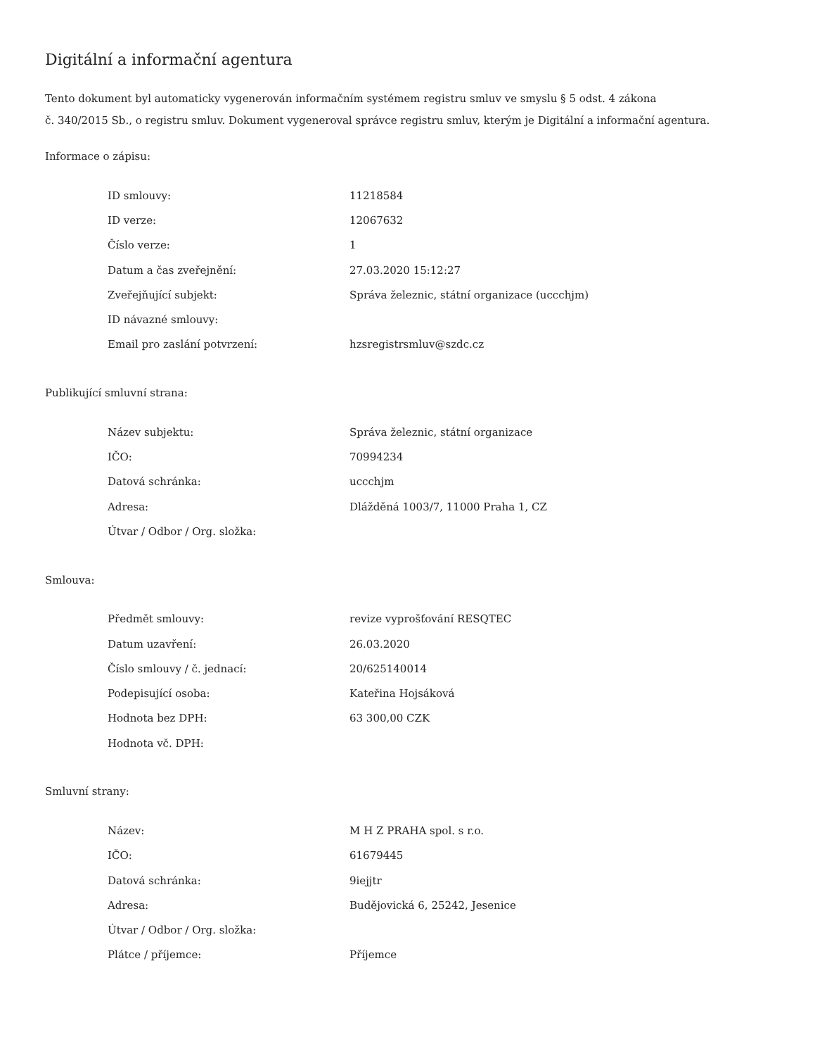Digitální a informační agentura
Tento dokument byl automaticky vygenerován informačním systémem registru smluv ve smyslu § 5 odst. 4 zákona
č. 340/2015 Sb., o registru smluv. Dokument vygeneroval správce registru smluv, kterým je Digitální a informační agentura.
Informace o zápisu:
| ID smlouvy: | 11218584 |
| ID verze: | 12067632 |
| Číslo verze: | 1 |
| Datum a čas zveřejnění: | 27.03.2020 15:12:27 |
| Zveřejňující subjekt: | Správa železnic, státní organizace (uccchjm) |
| ID návazné smlouvy: | |
| Email pro zaslání potvrzení: | hzsregistrsmluv@szdc.cz |
Publikující smluvní strana:
| Název subjektu: | Správa železnic, státní organizace |
| IČO: | 70994234 |
| Datová schránka: | uccchjm |
| Adresa: | Dlážděná 1003/7, 11000 Praha 1, CZ |
| Útvar / Odbor / Org. složka: | |
Smlouva:
| Předmět smlouvy: | revize vyprošťování RESQTEC |
| Datum uzavření: | 26.03.2020 |
| Číslo smlouvy / č. jednací: | 20/625140014 |
| Podepisující osoba: | Kateřina Hojsáková |
| Hodnota bez DPH: | 63 300,00 CZK |
| Hodnota vč. DPH: | |
Smluvní strany:
| Název: | M H Z PRAHA spol. s r.o. |
| IČO: | 61679445 |
| Datová schránka: | 9iejjtr |
| Adresa: | Budějovická 6, 25242, Jesenice |
| Útvar / Odbor / Org. složka: | |
| Plátce / příjemce: | Příjemce |